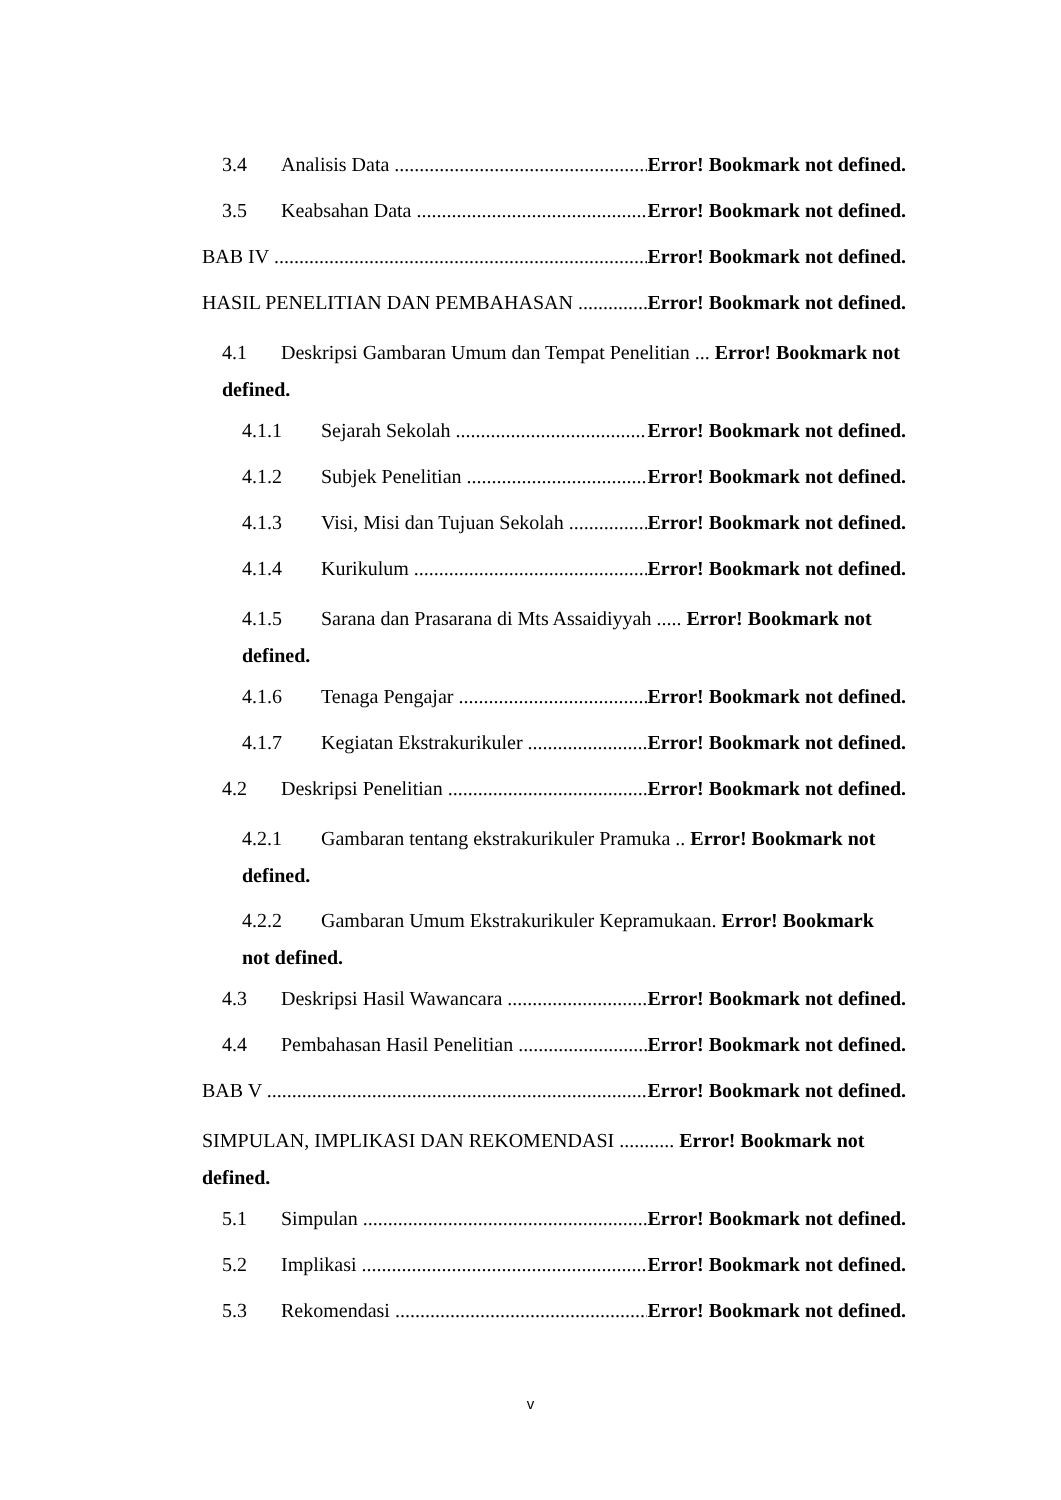3.4 Analisis Data Error! Bookmark not defined.
3.5 Keabsahan Data Error! Bookmark not defined.
BAB IV Error! Bookmark not defined.
HASIL PENELITIAN DAN PEMBAHASAN Error! Bookmark not defined.
4.1 Deskripsi Gambaran Umum dan Tempat Penelitian ... Error! Bookmark not defined.
4.1.1 Sejarah Sekolah Error! Bookmark not defined.
4.1.2 Subjek Penelitian Error! Bookmark not defined.
4.1.3 Visi, Misi dan Tujuan Sekolah Error! Bookmark not defined.
4.1.4 Kurikulum Error! Bookmark not defined.
4.1.5 Sarana dan Prasarana di Mts Assaidiyyah ..... Error! Bookmark not defined.
4.1.6 Tenaga Pengajar Error! Bookmark not defined.
4.1.7 Kegiatan Ekstrakurikuler Error! Bookmark not defined.
4.2 Deskripsi Penelitian Error! Bookmark not defined.
4.2.1 Gambaran tentang ekstrakurikuler Pramuka .. Error! Bookmark not defined.
4.2.2 Gambaran Umum Ekstrakurikuler Kepramukaan. Error! Bookmark not defined.
4.3 Deskripsi Hasil Wawancara Error! Bookmark not defined.
4.4 Pembahasan Hasil Penelitian Error! Bookmark not defined.
BAB V Error! Bookmark not defined.
SIMPULAN, IMPLIKASI DAN REKOMENDASI ........... Error! Bookmark not defined.
5.1 Simpulan Error! Bookmark not defined.
5.2 Implikasi Error! Bookmark not defined.
5.3 Rekomendasi Error! Bookmark not defined.
v